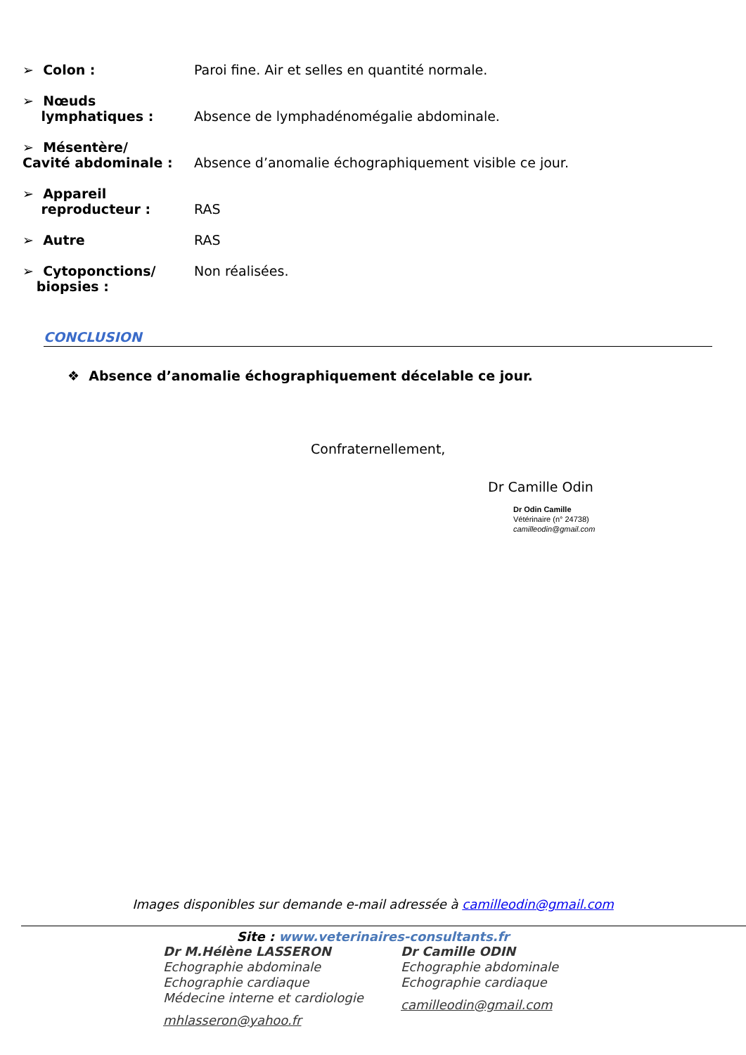➢ Colon : Paroi fine. Air et selles en quantité normale.
➢ Nœuds
lymphatiques :
Absence de lymphadénomégalie abdominale.
➢ Mésentère/
Cavité abdominale :
Absence d’anomalie échographiquement visible ce jour.
➢ Appareil
reproducteur :
RAS
➢ Autre RAS
➢ Cytoponctions/
biopsies :
Non réalisées.
CONCLUSION
❖ Absence d’anomalie échographiquement décelable ce jour.
Confraternellement,
Dr Camille Odin
Dr Odin Camille
Vétérinaire (n° 24738)
camilleodin@gmail.com
Images disponibles sur demande e-mail adressée à camilleodin@gmail.com
Site : www.veterinaires-consultants.fr
Dr M.Hélène LASSERON
Echographie abdominale
Echographie cardiaque
Médecine interne et cardiologie
mhlasseron@yahoo.fr
Dr Camille ODIN
Echographie abdominale
Echographie cardiaque
camilleodin@gmail.com